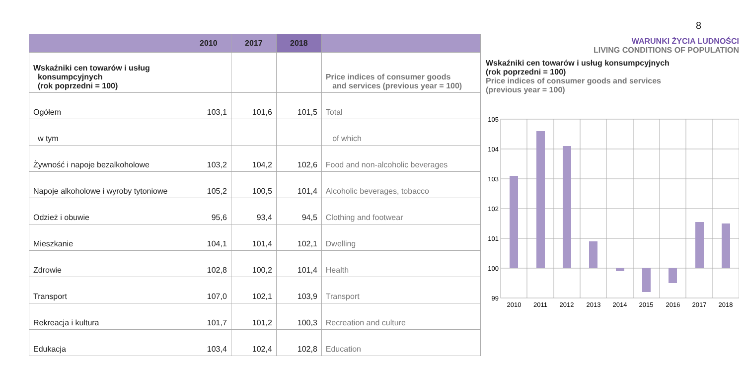8
| | 2010 | 2017 | 2018 | |
| --- | --- | --- | --- | --- |
| Wskaźniki cen towarów i usług konsumpcyjnych (rok poprzedni = 100) | | | | Price indices of consumer goods and services (previous year = 100) |
| Ogółem | 103,1 | 101,6 | 101,5 | Total |
| w tym | | | | of which |
| Żywność i napoje bezalkoholowe | 103,2 | 104,2 | 102,6 | Food and non-alcoholic beverages |
| Napoje alkoholowe i wyroby tytoniowe | 105,2 | 100,5 | 101,4 | Alcoholic beverages, tobacco |
| Odzież i obuwie | 95,6 | 93,4 | 94,5 | Clothing and footwear |
| Mieszkanie | 104,1 | 101,4 | 102,1 | Dwelling |
| Zdrowie | 102,8 | 100,2 | 101,4 | Health |
| Transport | 107,0 | 102,1 | 103,9 | Transport |
| Rekreacja i kultura | 101,7 | 101,2 | 100,3 | Recreation and culture |
| Edukacja | 103,4 | 102,4 | 102,8 | Education |
WARUNKI ŻYCIA LUDNOŚCI
LIVING CONDITIONS OF POPULATION
Wskaźniki cen towarów i usług konsumpcyjnych
(rok poprzedni = 100)
Price indices of consumer goods and services
(previous year = 100)
105
104
103
102
101
100
99
2010
2011
2012
2013
2014
2015
2016
2017
2018